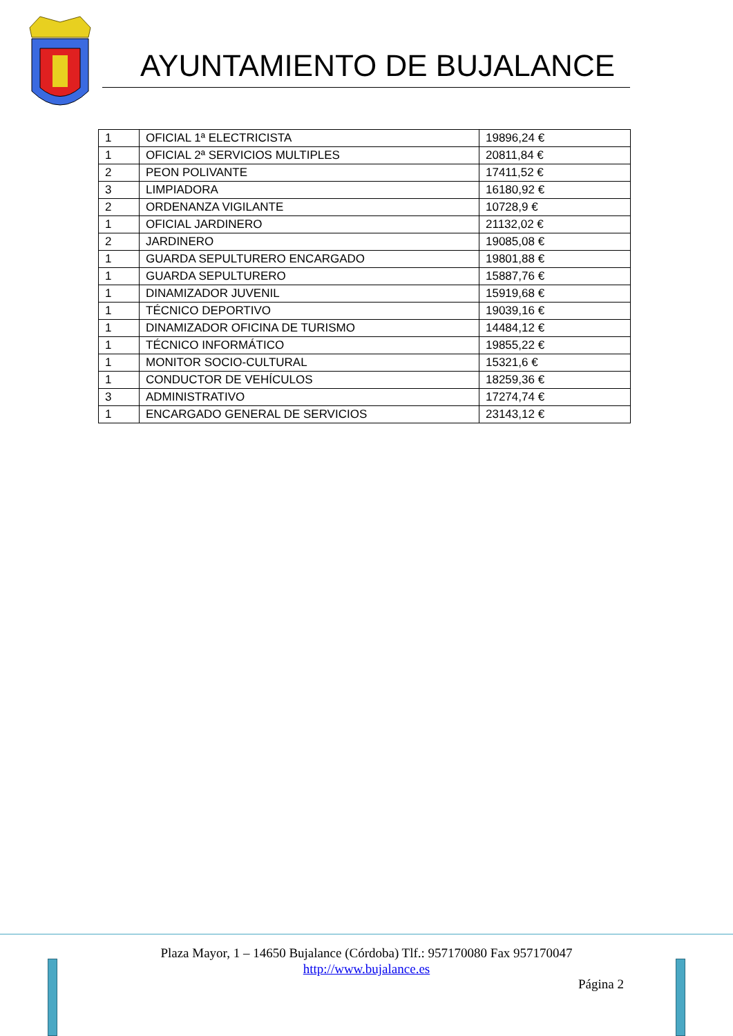AYUNTAMIENTO DE BUJALANCE
| 1 | OFICIAL 1ª ELECTRICISTA | 19896,24 € |
| 1 | OFICIAL 2ª SERVICIOS MULTIPLES | 20811,84 € |
| 2 | PEON POLIVANTE | 17411,52 € |
| 3 | LIMPIADORA | 16180,92 € |
| 2 | ORDENANZA VIGILANTE | 10728,9 € |
| 1 | OFICIAL JARDINERO | 21132,02 € |
| 2 | JARDINERO | 19085,08 € |
| 1 | GUARDA SEPULTURERO ENCARGADO | 19801,88 € |
| 1 | GUARDA SEPULTURERO | 15887,76 € |
| 1 | DINAMIZADOR JUVENIL | 15919,68 € |
| 1 | TÉCNICO DEPORTIVO | 19039,16 € |
| 1 | DINAMIZADOR OFICINA DE TURISMO | 14484,12 € |
| 1 | TÉCNICO INFORMÁTICO | 19855,22 € |
| 1 | MONITOR SOCIO-CULTURAL | 15321,6 € |
| 1 | CONDUCTOR DE VEHÍCULOS | 18259,36 € |
| 3 | ADMINISTRATIVO | 17274,74 € |
| 1 | ENCARGADO GENERAL DE SERVICIOS | 23143,12 € |
Plaza Mayor, 1 – 14650 Bujalance (Córdoba) Tlf.: 957170080 Fax 957170047
http://www.bujalance.es
Página 2